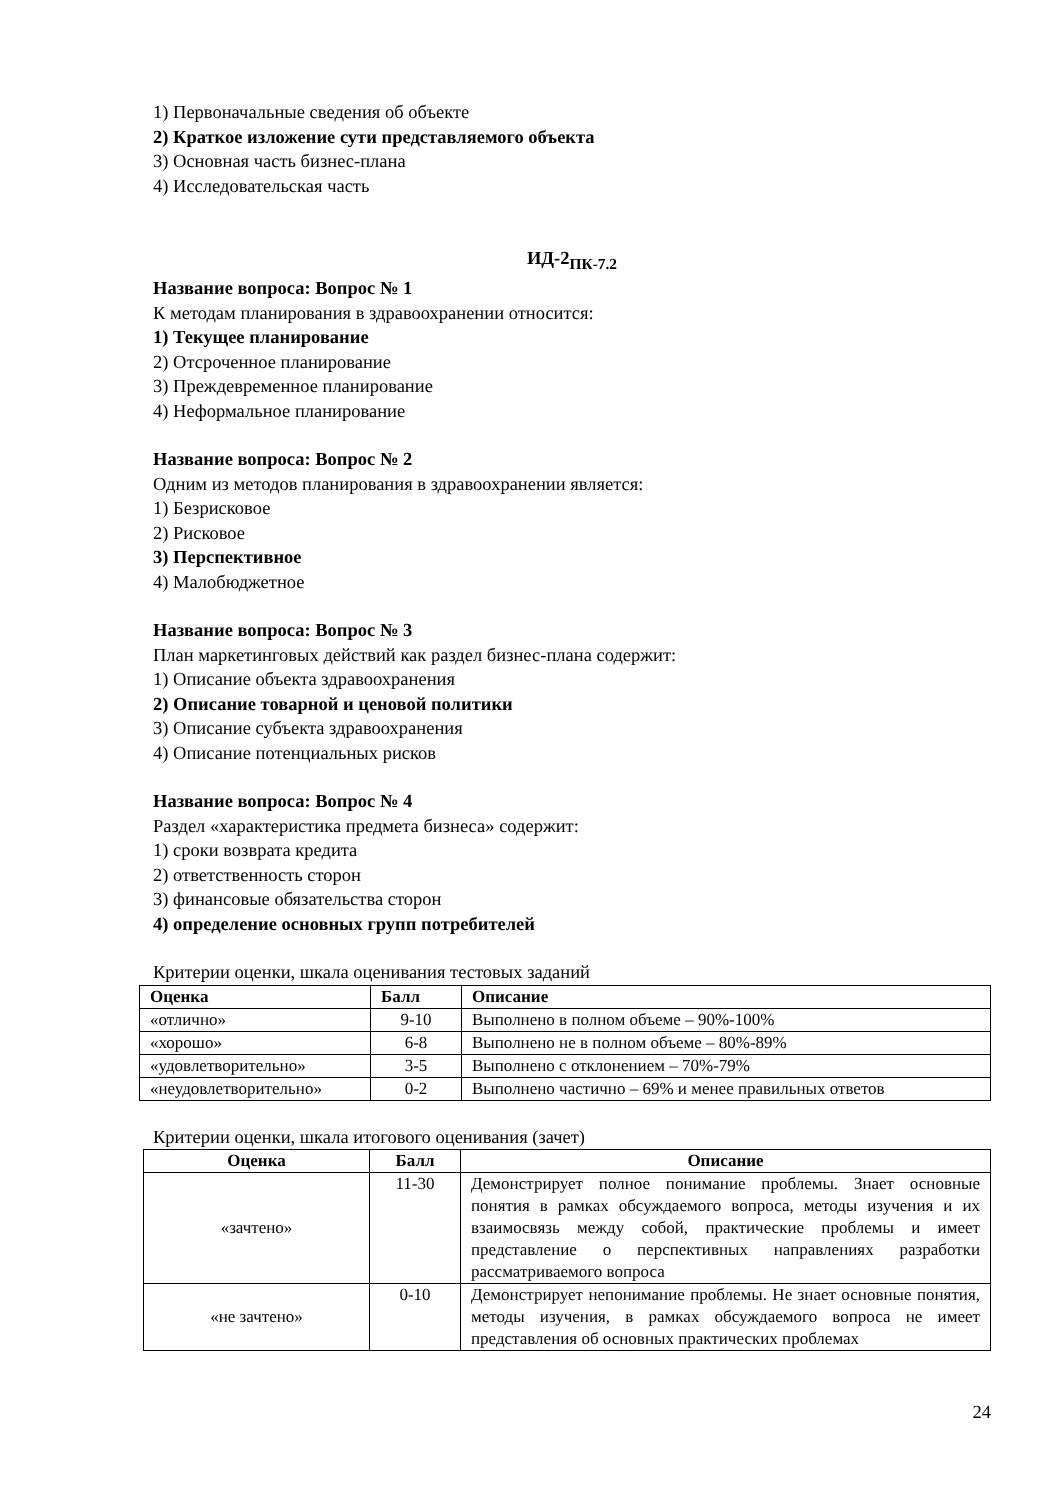1) Первоначальные сведения об объекте
2) Краткое изложение сути представляемого объекта
3) Основная часть бизнес-плана
4) Исследовательская часть
ИД-2<sub>ПК-7.2</sub>
Название вопроса: Вопрос № 1
К методам планирования в здравоохранении относится:
1) Текущее планирование
2) Отсроченное планирование
3) Преждевременное планирование
4) Неформальное планирование
Название вопроса: Вопрос № 2
Одним из методов планирования в здравоохранении является:
1) Безрисковое
2) Рисковое
3) Перспективное
4) Малобюджетное
Название вопроса: Вопрос № 3
План маркетинговых действий как раздел бизнес-плана содержит:
1) Описание объекта здравоохранения
2) Описание товарной и ценовой политики
3) Описание субъекта здравоохранения
4) Описание потенциальных рисков
Название вопроса: Вопрос № 4
Раздел «характеристика предмета бизнеса» содержит:
1) сроки возврата кредита
2) ответственность сторон
3) финансовые обязательства сторон
4) определение основных групп потребителей
Критерии оценки, шкала оценивания тестовых заданий
| Оценка | Балл | Описание |
| --- | --- | --- |
| «отлично» | 9-10 | Выполнено в полном объеме – 90%-100% |
| «хорошо» | 6-8 | Выполнено не в полном объеме – 80%-89% |
| «удовлетворительно» | 3-5 | Выполнено с отклонением – 70%-79% |
| «неудовлетворительно» | 0-2 | Выполнено частично – 69% и менее правильных ответов |
Критерии оценки, шкала итогового оценивания (зачет)
| Оценка | Балл | Описание |
| --- | --- | --- |
| «зачтено» | 11-30 | Демонстрирует полное понимание проблемы. Знает основные понятия в рамках обсуждаемого вопроса, методы изучения и их взаимосвязь между собой, практические проблемы и имеет представление о перспективных направлениях разработки рассматриваемого вопроса |
| «не зачтено» | 0-10 | Демонстрирует непонимание проблемы. Не знает основные понятия, методы изучения, в рамках обсуждаемого вопроса не имеет представления об основных практических проблемах |
24